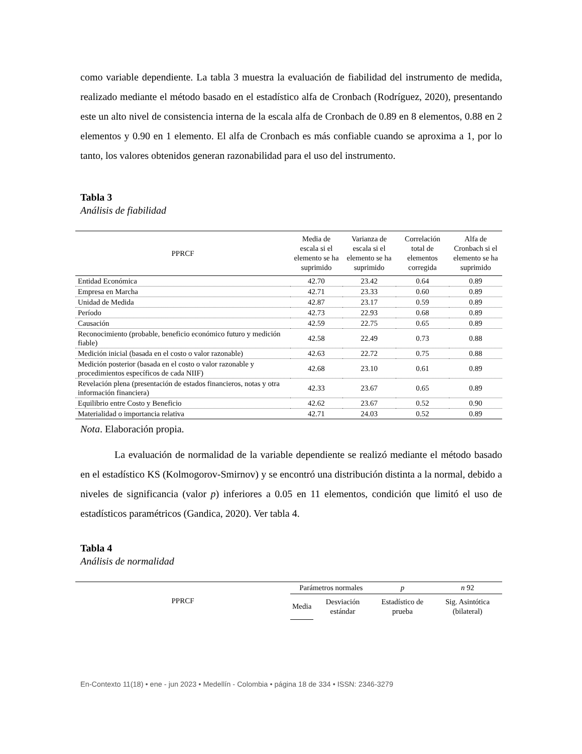como variable dependiente. La tabla 3 muestra la evaluación de fiabilidad del instrumento de medida, realizado mediante el método basado en el estadístico alfa de Cronbach (Rodríguez, 2020), presentando este un alto nivel de consistencia interna de la escala alfa de Cronbach de 0.89 en 8 elementos, 0.88 en 2 elementos y 0.90 en 1 elemento. El alfa de Cronbach es más confiable cuando se aproxima a 1, por lo tanto, los valores obtenidos generan razonabilidad para el uso del instrumento.
Tabla 3
Análisis de fiabilidad
| PPRCF | Media de escala si el elemento se ha suprimido | Varianza de escala si el elemento se ha suprimido | Correlación total de elementos corregida | Alfa de Cronbach si el elemento se ha suprimido |
| --- | --- | --- | --- | --- |
| Entidad Económica | 42.70 | 23.42 | 0.64 | 0.89 |
| Empresa en Marcha | 42.71 | 23.33 | 0.60 | 0.89 |
| Unidad de Medida | 42.87 | 23.17 | 0.59 | 0.89 |
| Período | 42.73 | 22.93 | 0.68 | 0.89 |
| Causación | 42.59 | 22.75 | 0.65 | 0.89 |
| Reconocimiento (probable, beneficio económico futuro y medición fiable) | 42.58 | 22.49 | 0.73 | 0.88 |
| Medición inicial (basada en el costo o valor razonable) | 42.63 | 22.72 | 0.75 | 0.88 |
| Medición posterior (basada en el costo o valor razonable y procedimientos específicos de cada NIIF) | 42.68 | 23.10 | 0.61 | 0.89 |
| Revelación plena (presentación de estados financieros, notas y otra información financiera) | 42.33 | 23.67 | 0.65 | 0.89 |
| Equilibrio entre Costo y Beneficio | 42.62 | 23.67 | 0.52 | 0.90 |
| Materialidad o importancia relativa | 42.71 | 24.03 | 0.52 | 0.89 |
Nota. Elaboración propia.
La evaluación de normalidad de la variable dependiente se realizó mediante el método basado en el estadístico KS (Kolmogorov-Smirnov) y se encontró una distribución distinta a la normal, debido a niveles de significancia (valor p) inferiores a 0.05 en 11 elementos, condición que limitó el uso de estadísticos paramétricos (Gandica, 2020). Ver tabla 4.
Tabla 4
Análisis de normalidad
| PPRCF | Parámetros normales | | p | n 92 |
| --- | --- | --- | --- | --- |
| | Media | Desviación estándar | Estadístico de prueba | Sig. Asintótica (bilateral) |
En-Contexto 11(18) • ene - jun 2023 • Medellín - Colombia • página 18 de 334 • ISSN: 2346-3279